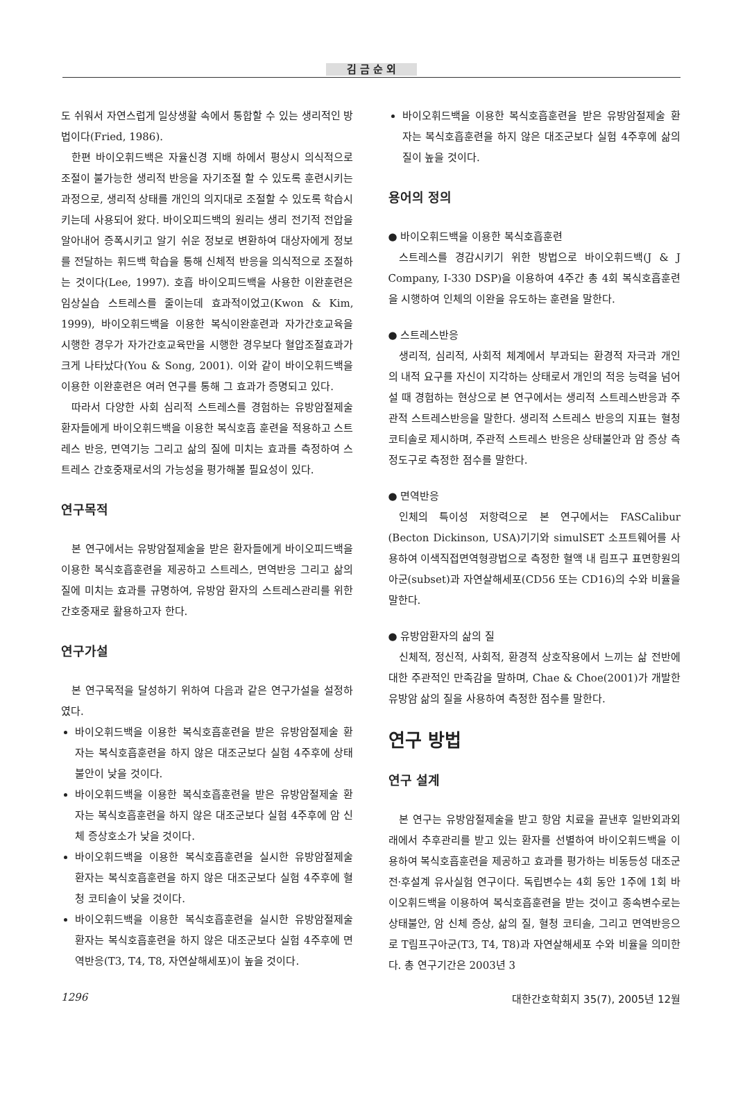김 금 순 외
도 쉬워서 자연스럽게 일상생활 속에서 통합할 수 있는 생리적인 방법이다(Fried, 1986).
한편 바이오휘드백은 자율신경 지배 하에서 평상시 의식적으로 조절이 불가능한 생리적 반응을 자기조절 할 수 있도록 훈련시키는 과정으로, 생리적 상태를 개인의 의지대로 조절할 수 있도록 학습시키는데 사용되어 왔다. 바이오피드백의 원리는 생리 전기적 전압을 알아내어 증폭시키고 알기 쉬운 정보로 변환하여 대상자에게 정보를 전달하는 휘드백 학습을 통해 신체적 반응을 의식적으로 조절하는 것이다(Lee, 1997). 호흡 바이오피드백을 사용한 이완훈련은 임상실습 스트레스를 줄이는데 효과적이었고(Kwon & Kim, 1999), 바이오휘드백을 이용한 복식이완훈련과 자가간호교육을 시행한 경우가 자가간호교육만을 시행한 경우보다 혈압조절효과가 크게 나타났다(You & Song, 2001). 이와 같이 바이오휘드백을 이용한 이완훈련은 여러 연구를 통해 그 효과가 증명되고 있다.
따라서 다양한 사회 심리적 스트레스를 경험하는 유방암절제술 환자들에게 바이오휘드백을 이용한 복식호흡 훈련을 적용하고 스트레스 반응, 면역기능 그리고 삶의 질에 미치는 효과를 측정하여 스트레스 간호중재로서의 가능성을 평가해볼 필요성이 있다.
연구목적
본 연구에서는 유방암절제술을 받은 환자들에게 바이오피드백을 이용한 복식호흡훈련을 제공하고 스트레스, 면역반응 그리고 삶의 질에 미치는 효과를 규명하여, 유방암 환자의 스트레스관리를 위한 간호중재로 활용하고자 한다.
연구가설
본 연구목적을 달성하기 위하여 다음과 같은 연구가설을 설정하였다.
바이오휘드백을 이용한 복식호흡훈련을 받은 유방암절제술 환자는 복식호흡훈련을 하지 않은 대조군보다 실험 4주후에 상태불안이 낮을 것이다.
바이오휘드백을 이용한 복식호흡훈련을 받은 유방암절제술 환자는 복식호흡훈련을 하지 않은 대조군보다 실험 4주후에 암 신체 증상호소가 낮을 것이다.
바이오휘드백을 이용한 복식호흡훈련을 실시한 유방암절제술 환자는 복식호흡훈련을 하지 않은 대조군보다 실험 4주후에 혈청 코티솔이 낮을 것이다.
바이오휘드백을 이용한 복식호흡훈련을 실시한 유방암절제술 환자는 복식호흡훈련을 하지 않은 대조군보다 실험 4주후에 면역반응(T3, T4, T8, 자연살해세포)이 높을 것이다.
바이오휘드백을 이용한 복식호흡훈련을 받은 유방암절제술 환자는 복식호흡훈련을 하지 않은 대조군보다 실험 4주후에 삶의 질이 높을 것이다.
용어의 정의
● 바이오휘드백을 이용한 복식호흡훈련
스트레스를 경감시키기 위한 방법으로 바이오휘드백(J & J Company, I-330 DSP)을 이용하여 4주간 총 4회 복식호흡훈련을 시행하여 인체의 이완을 유도하는 훈련을 말한다.
● 스트레스반응
생리적, 심리적, 사회적 체계에서 부과되는 환경적 자극과 개인의 내적 요구를 자신이 지각하는 상태로서 개인의 적응 능력을 넘어설 때 경험하는 현상으로 본 연구에서는 생리적 스트레스반응과 주관적 스트레스반응을 말한다. 생리적 스트레스 반응의 지표는 혈청 코티솔로 제시하며, 주관적 스트레스 반응은 상태불안과 암 증상 측정도구로 측정한 점수를 말한다.
● 면역반응
인체의 특이성 저항력으로 본 연구에서는 FASCalibur (Becton Dickinson, USA)기기와 simulSET 소프트웨어를 사용하여 이색직접면역형광법으로 측정한 혈액 내 림프구 표면항원의 아군(subset)과 자연살해세포(CD56 또는 CD16)의 수와 비율을 말한다.
● 유방암환자의 삶의 질
신체적, 정신적, 사회적, 환경적 상호작용에서 느끼는 삶 전반에 대한 주관적인 만족감을 말하며, Chae & Choe(2001)가 개발한 유방암 삶의 질을 사용하여 측정한 점수를 말한다.
연구 방법
연구 설계
본 연구는 유방암절제술을 받고 항암 치료을 끝낸후 일반외과외래에서 추후관리를 받고 있는 환자를 선별하여 바이오휘드백을 이용하여 복식호흡훈련을 제공하고 효과를 평가하는 비동등성 대조군 전·후설계 유사실험 연구이다. 독립변수는 4회 동안 1주에 1회 바이오휘드백을 이용하여 복식호흡훈련을 받는 것이고 종속변수로는 상태불안, 암 신체 증상, 삶의 질, 혈청 코티솔, 그리고 면역반응으로 T림프구아군(T3, T4, T8)과 자연살해세포 수와 비율을 의미한다. 총 연구기간은 2003년 3
1296 대한간호학회지 35(7), 2005년 12월